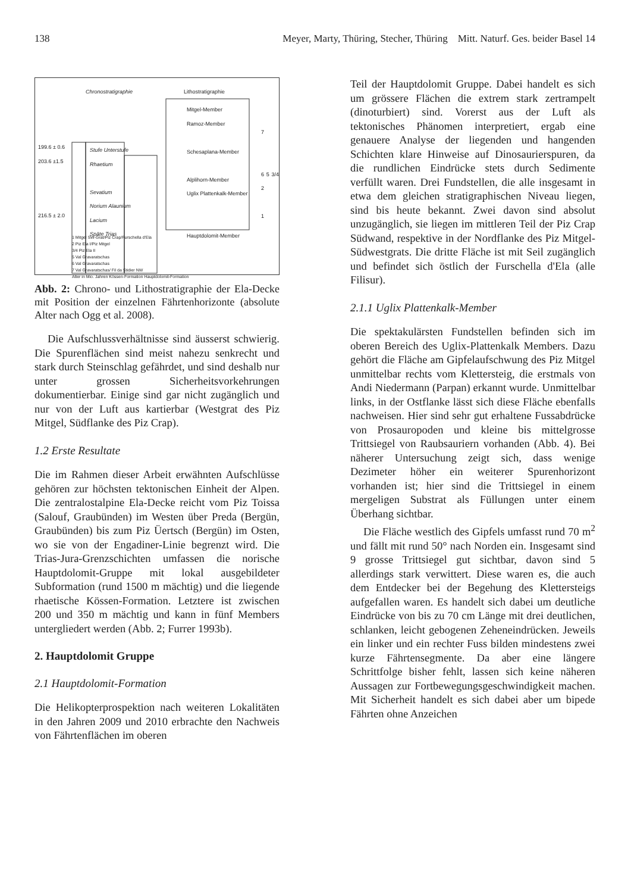138 Meyer, Marty, Thüring, Stecher, Thüring Mitt. Naturf. Ges. beider Basel 14
Chronostratigraphie Lithostratigraphie
Mitgel-Member
Ramoz-Member
Schesaplana-Member
Alplihorn-Member
Uglix Plattenkalk-Member
Hauptdolomit-Member
199.6 ± 0.6
203.6 ±1.5
Stufe Unterstufe
Rhaetium
Sevatium
Norium Alaunium
Lacium
Späte Trias
216.5 ± 2.0
7
6 5 3/4 2
1
1 Mitgel SW-Grat/Piz Crap/Furschella d'Ela
2 Piz Ela I/Piz Mitgel
3/4 Piz Ela II
5 Val Gravaratschas
6 Val Gravaratschas
7 Val Gravaratschas/ Fil da Stidier NW
Alter in Mio. Jahren Kössen-Formation Hauptdolomit-Formation
Abb. 2: Chrono- und Lithostratigraphie der Ela-Decke mit Position der einzelnen Fährtenhorizonte (absolute Alter nach Ogg et al. 2008).
Die Aufschlussverhältnisse sind äusserst schwierig. Die Spurenflächen sind meist nahezu senkrecht und stark durch Steinschlag gefährdet, und sind deshalb nur unter grossen Sicherheitsvorkehrungen dokumentierbar. Einige sind gar nicht zugänglich und nur von der Luft aus kartierbar (Westgrat des Piz Mitgel, Südflanke des Piz Crap).
1.2 Erste Resultate
Die im Rahmen dieser Arbeit erwähnten Aufschlüsse gehören zur höchsten tektonischen Einheit der Alpen. Die zentralostalpine Ela-Decke reicht vom Piz Toissa (Salouf, Graubünden) im Westen über Preda (Bergün, Graubünden) bis zum Piz Üertsch (Bergün) im Osten, wo sie von der Engadiner-Linie begrenzt wird. Die Trias-Jura-Grenzschichten umfassen die norische Hauptdolomit-Gruppe mit lokal ausgebildeter Subformation (rund 1500 m mächtig) und die liegende rhaetische Kössen-Formation. Letztere ist zwischen 200 und 350 m mächtig und kann in fünf Members untergliedert werden (Abb. 2; Furrer 1993b).
2. Hauptdolomit Gruppe
2.1 Hauptdolomit-Formation
Die Helikopterprospektion nach weiteren Lokalitäten in den Jahren 2009 und 2010 erbrachte den Nachweis von Fährtenflächen im oberen
Teil der Hauptdolomit Gruppe. Dabei handelt es sich um grössere Flächen die extrem stark zertrampelt (dinoturbiert) sind. Vorerst aus der Luft als tektonisches Phänomen interpretiert, ergab eine genauere Analyse der liegenden und hangenden Schichten klare Hinweise auf Dinosaurierspuren, da die rundlichen Eindrücke stets durch Sedimente verfüllt waren. Drei Fundstellen, die alle insgesamt in etwa dem gleichen stratigraphischen Niveau liegen, sind bis heute bekannt. Zwei davon sind absolut unzugänglich, sie liegen im mittleren Teil der Piz Crap Südwand, respektive in der Nordflanke des Piz Mitgel-Südwestgrats. Die dritte Fläche ist mit Seil zugänglich und befindet sich östlich der Furschella d'Ela (alle Filisur).
2.1.1 Uglix Plattenkalk-Member
Die spektakulärsten Fundstellen befinden sich im oberen Bereich des Uglix-Plattenkalk Members. Dazu gehört die Fläche am Gipfelaufschwung des Piz Mitgel unmittelbar rechts vom Klettersteig, die erstmals von Andi Niedermann (Parpan) erkannt wurde. Unmittelbar links, in der Ostflanke lässt sich diese Fläche ebenfalls nachweisen. Hier sind sehr gut erhaltene Fussabdrücke von Prosauropoden und kleine bis mittelgrosse Trittsiegel von Raubsauriern vorhanden (Abb. 4). Bei näherer Untersuchung zeigt sich, dass wenige Dezimeter höher ein weiterer Spurenhorizont vorhanden ist; hier sind die Trittsiegel in einem mergeligen Substrat als Füllungen unter einem Überhang sichtbar.
Die Fläche westlich des Gipfels umfasst rund 70 m<sup>2</sup> und fällt mit rund 50° nach Norden ein. Insgesamt sind 9 grosse Trittsiegel gut sichtbar, davon sind 5 allerdings stark verwittert. Diese waren es, die auch dem Entdecker bei der Begehung des Klettersteigs aufgefallen waren. Es handelt sich dabei um deutliche Eindrücke von bis zu 70 cm Länge mit drei deutlichen, schlanken, leicht gebogenen Zeheneindrücken. Jeweils ein linker und ein rechter Fuss bilden mindestens zwei kurze Fährtensegmente. Da aber eine längere Schrittfolge bisher fehlt, lassen sich keine näheren Aussagen zur Fortbewegungsgeschwindigkeit machen. Mit Sicherheit handelt es sich dabei aber um bipede Fährten ohne Anzeichen